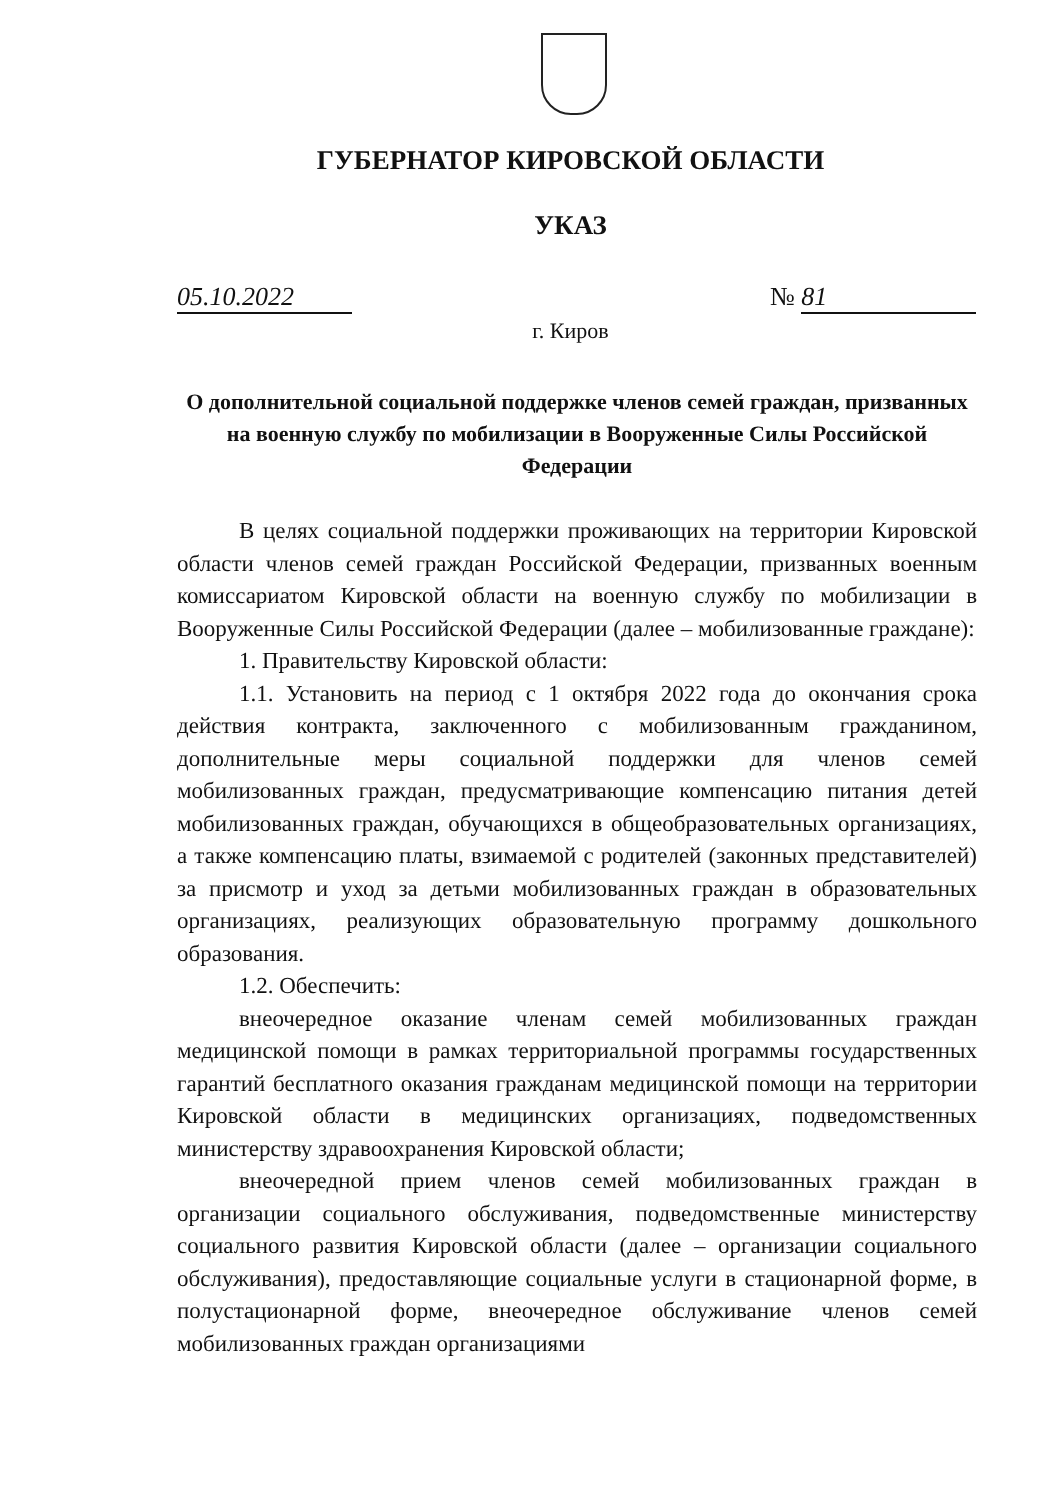ГУБЕРНАТОР КИРОВСКОЙ ОБЛАСТИ
УКАЗ
05.10.2022 № 81
г. Киров
О дополнительной социальной поддержке членов семей граждан, призванных на военную службу по мобилизации в Вооруженные Силы Российской Федерации
В целях социальной поддержки проживающих на территории Кировской области членов семей граждан Российской Федерации, призванных военным комиссариатом Кировской области на военную службу по мобилизации в Вооруженные Силы Российской Федерации (далее – мобилизованные граждане):
1. Правительству Кировской области:
1.1. Установить на период с 1 октября 2022 года до окончания срока действия контракта, заключенного с мобилизованным гражданином, дополнительные меры социальной поддержки для членов семей мобилизованных граждан, предусматривающие компенсацию питания детей мобилизованных граждан, обучающихся в общеобразовательных организациях, а также компенсацию платы, взимаемой с родителей (законных представителей) за присмотр и уход за детьми мобилизованных граждан в образовательных организациях, реализующих образовательную программу дошкольного образования.
1.2. Обеспечить:
внеочередное оказание членам семей мобилизованных граждан медицинской помощи в рамках территориальной программы государственных гарантий бесплатного оказания гражданам медицинской помощи на территории Кировской области в медицинских организациях, подведомственных министерству здравоохранения Кировской области;
внеочередной прием членов семей мобилизованных граждан в организации социального обслуживания, подведомственные министерству социального развития Кировской области (далее – организации социального обслуживания), предоставляющие социальные услуги в стационарной форме, в полустационарной форме, внеочередное обслуживание членов семей мобилизованных граждан организациями